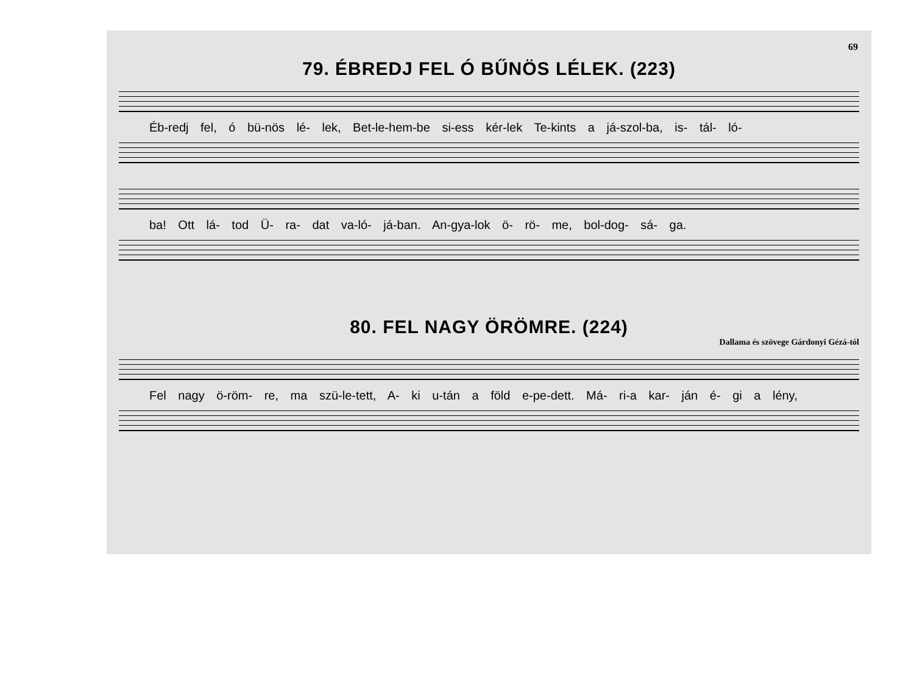69
79. ÉBREDJ FEL Ó BŰNÖS LÉLEK. (223)
Éb-redj fel, ó bü-nös lé- lek, Bet-le-hem-be si-ess kér-lek Te-kints a já-szol-ba, is- tál- ló-
ba! Ott lá- tod Ü- ra- dat va-ló- já-ban. An-gya-lok ö- rö- me, bol-dog- sá- ga.
80. FEL NAGY ÖRÖMRE. (224)
Dallama és szövege Gárdonyi Gézá-tól
Fel nagy ö-röm- re, ma szü-le-tett, A- ki u-tán a föld e-pe-dett. Má- ri-a kar- ján é- gi a lény,